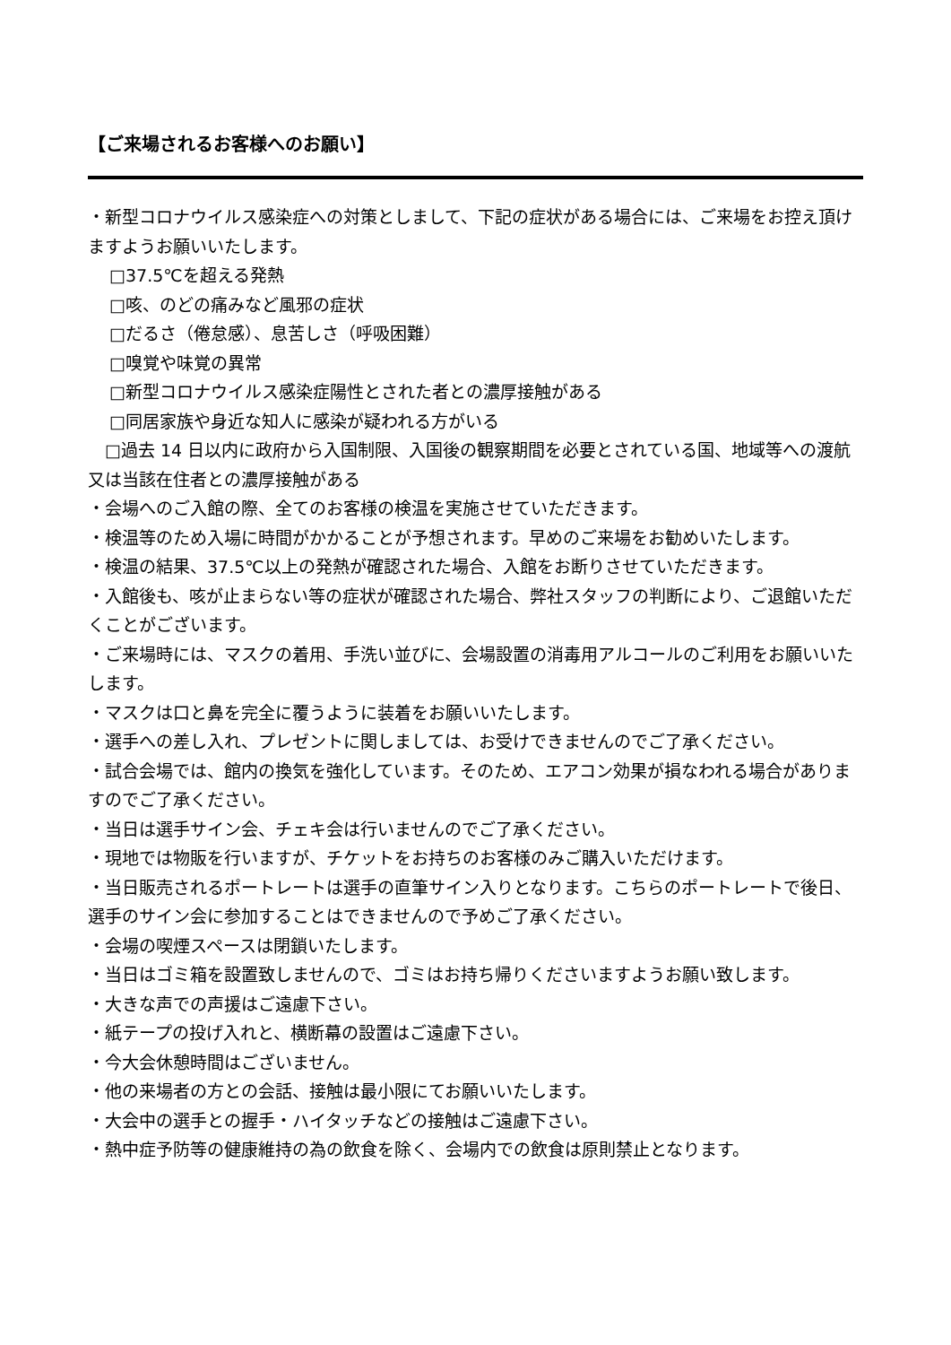【ご来場されるお客様へのお願い】
・新型コロナウイルス感染症への対策としまして、下記の症状がある場合には、ご来場をお控え頂けますようお願いいたします。
□37.5℃を超える発熱
□咳、のどの痛みなど風邪の症状
□だるさ（倦怠感）、息苦しさ（呼吸困難）
□嗅覚や味覚の異常
□新型コロナウイルス感染症陽性とされた者との濃厚接触がある
□同居家族や身近な知人に感染が疑われる方がいる
　□過去 14 日以内に政府から入国制限、入国後の観察期間を必要とされている国、地域等への渡航又は当該在住者との濃厚接触がある
・会場へのご入館の際、全てのお客様の検温を実施させていただきます。
・検温等のため入場に時間がかかることが予想されます。早めのご来場をお勧めいたします。
・検温の結果、37.5℃以上の発熱が確認された場合、入館をお断りさせていただきます。
・入館後も、咳が止まらない等の症状が確認された場合、弊社スタッフの判断により、ご退館いただくことがございます。
・ご来場時には、マスクの着用、手洗い並びに、会場設置の消毒用アルコールのご利用をお願いいたします。
・マスクは口と鼻を完全に覆うように装着をお願いいたします。
・選手への差し入れ、プレゼントに関しましては、お受けできませんのでご了承ください。
・試合会場では、館内の換気を強化しています。そのため、エアコン効果が損なわれる場合がありますのでご了承ください。
・当日は選手サイン会、チェキ会は行いませんのでご了承ください。
・現地では物販を行いますが、チケットをお持ちのお客様のみご購入いただけます。
・当日販売されるポートレートは選手の直筆サイン入りとなります。こちらのポートレートで後日、選手のサイン会に参加することはできませんので予めご了承ください。
・会場の喫煙スペースは閉鎖いたします。
・当日はゴミ箱を設置致しませんので、ゴミはお持ち帰りくださいますようお願い致します。
・大きな声での声援はご遠慮下さい。
・紙テープの投げ入れと、横断幕の設置はご遠慮下さい。
・今大会休憩時間はございません。
・他の来場者の方との会話、接触は最小限にてお願いいたします。
・大会中の選手との握手・ハイタッチなどの接触はご遠慮下さい。
・熱中症予防等の健康維持の為の飲食を除く、会場内での飲食は原則禁止となります。